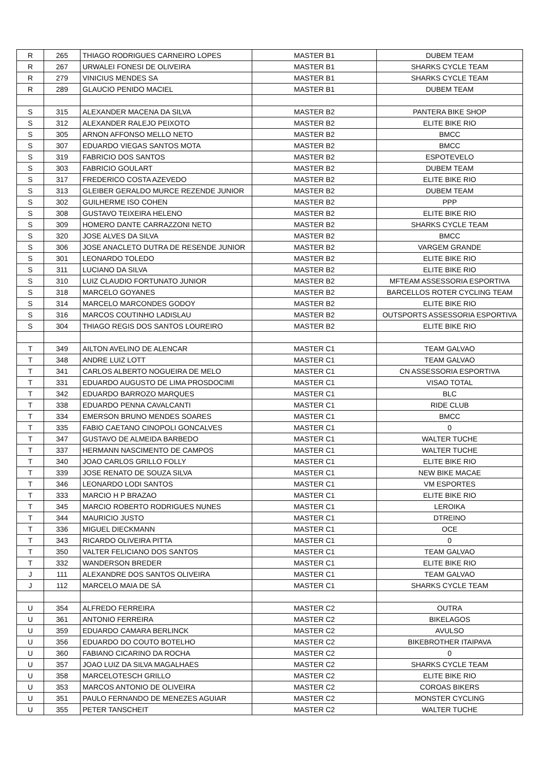| R | 265 | THIAGO RODRIGUES CARNEIRO LOPES | MASTER B1 | DUBEM TEAM |
| R | 267 | URWALEI FONESI DE OLIVEIRA | MASTER B1 | SHARKS CYCLE TEAM |
| R | 279 | VINICIUS MENDES SA | MASTER B1 | SHARKS CYCLE TEAM |
| R | 289 | GLAUCIO PENIDO MACIEL | MASTER B1 | DUBEM TEAM |
| S | 315 | ALEXANDER MACENA DA SILVA | MASTER B2 | PANTERA BIKE SHOP |
| S | 312 | ALEXANDER RALEJO PEIXOTO | MASTER B2 | ELITE BIKE RIO |
| S | 305 | ARNON AFFONSO MELLO NETO | MASTER B2 | BMCC |
| S | 307 | EDUARDO VIEGAS SANTOS MOTA | MASTER B2 | BMCC |
| S | 319 | FABRICIO DOS SANTOS | MASTER B2 | ESPOTEVELO |
| S | 303 | FABRICIO GOULART | MASTER B2 | DUBEM TEAM |
| S | 317 | FREDERICO COSTA AZEVEDO | MASTER B2 | ELITE BIKE RIO |
| S | 313 | GLEIBER GERALDO MURCE REZENDE JUNIOR | MASTER B2 | DUBEM TEAM |
| S | 302 | GUILHERME ISO COHEN | MASTER B2 | PPP |
| S | 308 | GUSTAVO TEIXEIRA HELENO | MASTER B2 | ELITE BIKE RIO |
| S | 309 | HOMERO DANTE CARRAZZONI NETO | MASTER B2 | SHARKS CYCLE TEAM |
| S | 320 | JOSE ALVES DA SILVA | MASTER B2 | BMCC |
| S | 306 | JOSE ANACLETO DUTRA DE RESENDE JUNIOR | MASTER B2 | VARGEM GRANDE |
| S | 301 | LEONARDO TOLEDO | MASTER B2 | ELITE BIKE RIO |
| S | 311 | LUCIANO DA SILVA | MASTER B2 | ELITE BIKE RIO |
| S | 310 | LUIZ CLAUDIO FORTUNATO JUNIOR | MASTER B2 | MFTEAM ASSESSORIA ESPORTIVA |
| S | 318 | MARCELO GOYANES | MASTER B2 | BARCELLOS ROTER CYCLING TEAM |
| S | 314 | MARCELO MARCONDES GODOY | MASTER B2 | ELITE BIKE RIO |
| S | 316 | MARCOS COUTINHO LADISLAU | MASTER B2 | OUTSPORTS ASSESSORIA ESPORTIVA |
| S | 304 | THIAGO REGIS DOS SANTOS LOUREIRO | MASTER B2 | ELITE BIKE RIO |
| T | 349 | AILTON AVELINO DE ALENCAR | MASTER C1 | TEAM GALVAO |
| T | 348 | ANDRE LUIZ LOTT | MASTER C1 | TEAM GALVAO |
| T | 341 | CARLOS ALBERTO NOGUEIRA DE MELO | MASTER C1 | CN ASSESSORIA ESPORTIVA |
| T | 331 | EDUARDO AUGUSTO DE LIMA PROSDOCIMI | MASTER C1 | VISAO TOTAL |
| T | 342 | EDUARDO BARROZO MARQUES | MASTER C1 | BLC |
| T | 338 | EDUARDO PENNA CAVALCANTI | MASTER C1 | RIDE CLUB |
| T | 334 | EMERSON BRUNO MENDES SOARES | MASTER C1 | BMCC |
| T | 335 | FABIO CAETANO CINOPOLI GONCALVES | MASTER C1 | 0 |
| T | 347 | GUSTAVO DE ALMEIDA BARBEDO | MASTER C1 | WALTER TUCHE |
| T | 337 | HERMANN NASCIMENTO DE CAMPOS | MASTER C1 | WALTER TUCHE |
| T | 340 | JOAO CARLOS GRILLO FOLLY | MASTER C1 | ELITE BIKE RIO |
| T | 339 | JOSE RENATO DE SOUZA SILVA | MASTER C1 | NEW BIKE MACAE |
| T | 346 | LEONARDO LODI SANTOS | MASTER C1 | VM ESPORTES |
| T | 333 | MARCIO H P BRAZAO | MASTER C1 | ELITE BIKE RIO |
| T | 345 | MARCIO ROBERTO RODRIGUES NUNES | MASTER C1 | LEROIKA |
| T | 344 | MAURICIO JUSTO | MASTER C1 | DTREINO |
| T | 336 | MIGUEL DIECKMANN | MASTER C1 | OCE |
| T | 343 | RICARDO OLIVEIRA PITTA | MASTER C1 | 0 |
| T | 350 | VALTER FELICIANO DOS SANTOS | MASTER C1 | TEAM GALVAO |
| T | 332 | WANDERSON BREDER | MASTER C1 | ELITE BIKE RIO |
| J | 111 | ALEXANDRE DOS SANTOS OLIVEIRA | MASTER C1 | TEAM GALVAO |
| J | 112 | MARCELO MAIA DE SÁ | MASTER C1 | SHARKS CYCLE TEAM |
| U | 354 | ALFREDO FERREIRA | MASTER C2 | OUTRA |
| U | 361 | ANTONIO FERREIRA | MASTER C2 | BIKELAGOS |
| U | 359 | EDUARDO CAMARA BERLINCK | MASTER C2 | AVULSO |
| U | 356 | EDUARDO DO COUTO BOTELHO | MASTER C2 | BIKEBROTHER ITAIPAVA |
| U | 360 | FABIANO CICARINO DA ROCHA | MASTER C2 | 0 |
| U | 357 | JOAO LUIZ DA SILVA MAGALHAES | MASTER C2 | SHARKS CYCLE TEAM |
| U | 358 | MARCELOTESCH GRILLO | MASTER C2 | ELITE BIKE RIO |
| U | 353 | MARCOS ANTONIO DE OLIVEIRA | MASTER C2 | COROAS BIKERS |
| U | 351 | PAULO FERNANDO DE MENEZES AGUIAR | MASTER C2 | MONSTER CYCLING |
| U | 355 | PETER TANSCHEIT | MASTER C2 | WALTER TUCHE |